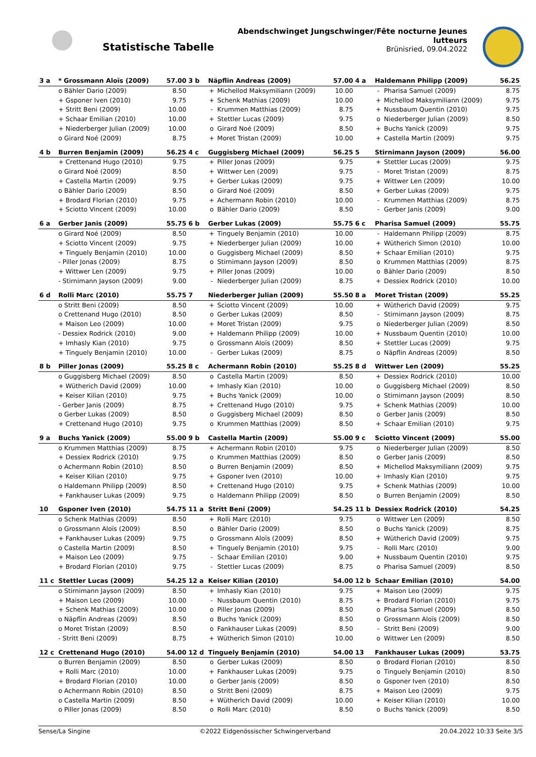Statistische Tabelle
Abendschwinget Jungschwinger/Fête nocturne Jeunes lutteurs
Brünisried, 09.04.2022
| 3 a | * Grossmann Aloïs (2009) | 57.00 | 3 b | Näpflin Andreas (2009) | | 57.00 | 4 a | Haldemann Philipp (2009) | | 56.25 |
| | o Bähler Dario (2009) | 8.50 | | + | Michellod Maksymiliann (2009) | 10.00 | | - | Pharisa Samuel (2009) | 8.75 |
| | + Gsponer Iven (2010) | 9.75 | | + | Schenk Mathias (2009) | 10.00 | | + | Michellod Maksymiliann (2009) | 9.75 |
| | + Stritt Beni (2009) | 10.00 | | - | Krummen Matthias (2009) | 8.75 | | + | Nussbaum Quentin (2010) | 9.75 |
| | + Schaar Emilian (2010) | 10.00 | | + | Stettler Lucas (2009) | 9.75 | | o | Niederberger Julian (2009) | 8.50 |
| | + Niederberger Julian (2009) | 10.00 | | o | Girard Noé (2009) | 8.50 | | + | Buchs Yanick (2009) | 9.75 |
| | o Girard Noé (2009) | 8.75 | | + | Moret Tristan (2009) | 10.00 | | + | Castella Martin (2009) | 9.75 |
| 4 b | Burren Benjamin (2009) | 56.25 | 4 c | Guggisberg Michael (2009) | | 56.25 | 5 | Stirnimann Jayson (2009) | | 56.00 |
| | + Crettenand Hugo (2010) | 9.75 | | + | Piller Jonas (2009) | 9.75 | | + | Stettler Lucas (2009) | 9.75 |
| | o Girard Noé (2009) | 8.50 | | + | Wittwer Len (2009) | 9.75 | | - | Moret Tristan (2009) | 8.75 |
| | + Castella Martin (2009) | 9.75 | | + | Gerber Lukas (2009) | 9.75 | | + | Wittwer Len (2009) | 10.00 |
| | o Bähler Dario (2009) | 8.50 | | o | Girard Noé (2009) | 8.50 | | + | Gerber Lukas (2009) | 9.75 |
| | + Brodard Florian (2010) | 9.75 | | + | Achermann Robin (2010) | 10.00 | | - | Krummen Matthias (2009) | 8.75 |
| | + Sciotto Vincent (2009) | 10.00 | | o | Bähler Dario (2009) | 8.50 | | - | Gerber Janis (2009) | 9.00 |
| 6 a | Gerber Janis (2009) | 55.75 | 6 b | Gerber Lukas (2009) | | 55.75 | 6 c | Pharisa Samuel (2009) | | 55.75 |
| | o Girard Noé (2009) | 8.50 | | + | Tinguely Benjamin (2010) | 10.00 | | - | Haldemann Philipp (2009) | 8.75 |
| | + Sciotto Vincent (2009) | 9.75 | | + | Niederberger Julian (2009) | 10.00 | | + | Wütherich Simon (2010) | 10.00 |
| | + Tinguely Benjamin (2010) | 10.00 | | o | Guggisberg Michael (2009) | 8.50 | | + | Schaar Emilian (2010) | 9.75 |
| | - Piller Jonas (2009) | 8.75 | | o | Stirnimann Jayson (2009) | 8.50 | | o | Krummen Matthias (2009) | 8.75 |
| | + Wittwer Len (2009) | 9.75 | | + | Piller Jonas (2009) | 10.00 | | o | Bähler Dario (2009) | 8.50 |
| | - Stirnimann Jayson (2009) | 9.00 | | - | Niederberger Julian (2009) | 8.75 | | + | Dessiex Rodrick (2010) | 10.00 |
| 6 d | Rolli Marc (2010) | 55.75 | 7 | Niederberger Julian (2009) | | 55.50 | 8 a | Moret Tristan (2009) | | 55.25 |
| | o Stritt Beni (2009) | 8.50 | | + | Sciotto Vincent (2009) | 10.00 | | + | Wütherich David (2009) | 9.75 |
| | o Crettenand Hugo (2010) | 8.50 | | o | Gerber Lukas (2009) | 8.50 | | - | Stirnimann Jayson (2009) | 8.75 |
| | + Maison Leo (2009) | 10.00 | | + | Moret Tristan (2009) | 9.75 | | o | Niederberger Julian (2009) | 8.50 |
| | - Dessiex Rodrick (2010) | 9.00 | | + | Haldemann Philipp (2009) | 10.00 | | + | Nussbaum Quentin (2010) | 10.00 |
| | + Imhasly Kian (2010) | 9.75 | | o | Grossmann Aloïs (2009) | 8.50 | | + | Stettler Lucas (2009) | 9.75 |
| | + Tinguely Benjamin (2010) | 10.00 | | - | Gerber Lukas (2009) | 8.75 | | o | Näpflin Andreas (2009) | 8.50 |
| 8 b | Piller Jonas (2009) | 55.25 | 8 c | Achermann Robin (2010) | | 55.25 | 8 d | Wittwer Len (2009) | | 55.25 |
| | o Guggisberg Michael (2009) | 8.50 | | o | Castella Martin (2009) | 8.50 | | + | Dessiex Rodrick (2010) | 10.00 |
| | + Wütherich David (2009) | 10.00 | | + | Imhasly Kian (2010) | 10.00 | | o | Guggisberg Michael (2009) | 8.50 |
| | + Keiser Kilian (2010) | 9.75 | | + | Buchs Yanick (2009) | 10.00 | | o | Stirnimann Jayson (2009) | 8.50 |
| | - Gerber Janis (2009) | 8.75 | | + | Crettenand Hugo (2010) | 9.75 | | + | Schenk Mathias (2009) | 10.00 |
| | o Gerber Lukas (2009) | 8.50 | | o | Guggisberg Michael (2009) | 8.50 | | o | Gerber Janis (2009) | 8.50 |
| | + Crettenand Hugo (2010) | 9.75 | | o | Krummen Matthias (2009) | 8.50 | | + | Schaar Emilian (2010) | 9.75 |
| 9 a | Buchs Yanick (2009) | 55.00 | 9 b | Castella Martin (2009) | | 55.00 | 9 c | Sciotto Vincent (2009) | | 55.00 |
| | o Krummen Matthias (2009) | 8.75 | | + | Achermann Robin (2010) | 9.75 | | o | Niederberger Julian (2009) | 8.50 |
| | + Dessiex Rodrick (2010) | 9.75 | | o | Krummen Matthias (2009) | 8.50 | | o | Gerber Janis (2009) | 8.50 |
| | o Achermann Robin (2010) | 8.50 | | o | Burren Benjamin (2009) | 8.50 | | + | Michellod Maksymiliann (2009) | 9.75 |
| | + Keiser Kilian (2010) | 9.75 | | + | Gsponer Iven (2010) | 10.00 | | + | Imhasly Kian (2010) | 9.75 |
| | o Haldemann Philipp (2009) | 8.50 | | + | Crettenand Hugo (2010) | 9.75 | | + | Schenk Mathias (2009) | 10.00 |
| | + Fankhauser Lukas (2009) | 9.75 | | o | Haldemann Philipp (2009) | 8.50 | | o | Burren Benjamin (2009) | 8.50 |
| 10 | Gsponer Iven (2010) | 54.75 | 11 a | Stritt Beni (2009) | | 54.25 | 11 b | Dessiex Rodrick (2010) | | 54.25 |
| | o Schenk Mathias (2009) | 8.50 | | + | Rolli Marc (2010) | 9.75 | | o | Wittwer Len (2009) | 8.50 |
| | o Grossmann Aloïs (2009) | 8.50 | | o | Bähler Dario (2009) | 8.50 | | o | Buchs Yanick (2009) | 8.75 |
| | + Fankhauser Lukas (2009) | 9.75 | | o | Grossmann Aloïs (2009) | 8.50 | | + | Wütherich David (2009) | 9.75 |
| | o Castella Martin (2009) | 8.50 | | + | Tinguely Benjamin (2010) | 9.75 | | - | Rolli Marc (2010) | 9.00 |
| | + Maison Leo (2009) | 9.75 | | - | Schaar Emilian (2010) | 9.00 | | + | Nussbaum Quentin (2010) | 9.75 |
| | + Brodard Florian (2010) | 9.75 | | - | Stettler Lucas (2009) | 8.75 | | o | Pharisa Samuel (2009) | 8.50 |
| 11 c | Stettler Lucas (2009) | 54.25 | 12 a | Keiser Kilian (2010) | | 54.00 | 12 b | Schaar Emilian (2010) | | 54.00 |
| | o Stirnimann Jayson (2009) | 8.50 | | + | Imhasly Kian (2010) | 9.75 | | + | Maison Leo (2009) | 9.75 |
| | + Maison Leo (2009) | 10.00 | | - | Nussbaum Quentin (2010) | 8.75 | | + | Brodard Florian (2010) | 9.75 |
| | + Schenk Mathias (2009) | 10.00 | | o | Piller Jonas (2009) | 8.50 | | o | Pharisa Samuel (2009) | 8.50 |
| | o Näpflin Andreas (2009) | 8.50 | | o | Buchs Yanick (2009) | 8.50 | | o | Grossmann Aloïs (2009) | 8.50 |
| | o Moret Tristan (2009) | 8.50 | | o | Fankhauser Lukas (2009) | 8.50 | | - | Stritt Beni (2009) | 9.00 |
| | - Stritt Beni (2009) | 8.75 | | + | Wütherich Simon (2010) | 10.00 | | o | Wittwer Len (2009) | 8.50 |
| 12 c | Crettenand Hugo (2010) | 54.00 | 12 d | Tinguely Benjamin (2010) | | 54.00 | 13 | Fankhauser Lukas (2009) | | 53.75 |
| | o Burren Benjamin (2009) | 8.50 | | o | Gerber Lukas (2009) | 8.50 | | o | Brodard Florian (2010) | 8.50 |
| | + Rolli Marc (2010) | 10.00 | | + | Fankhauser Lukas (2009) | 9.75 | | o | Tinguely Benjamin (2010) | 8.50 |
| | + Brodard Florian (2010) | 10.00 | | o | Gerber Janis (2009) | 8.50 | | o | Gsponer Iven (2010) | 8.50 |
| | o Achermann Robin (2010) | 8.50 | | o | Stritt Beni (2009) | 8.75 | | + | Maison Leo (2009) | 9.75 |
| | o Castella Martin (2009) | 8.50 | | + | Wütherich David (2009) | 10.00 | | + | Keiser Kilian (2010) | 10.00 |
| | o Piller Jonas (2009) | 8.50 | | o | Rolli Marc (2010) | 8.50 | | o | Buchs Yanick (2009) | 8.50 |
Sense/La Singine ©2022 Eidgenössischer Schwingerverband 20.04.2022 10:33 Seite 3/5